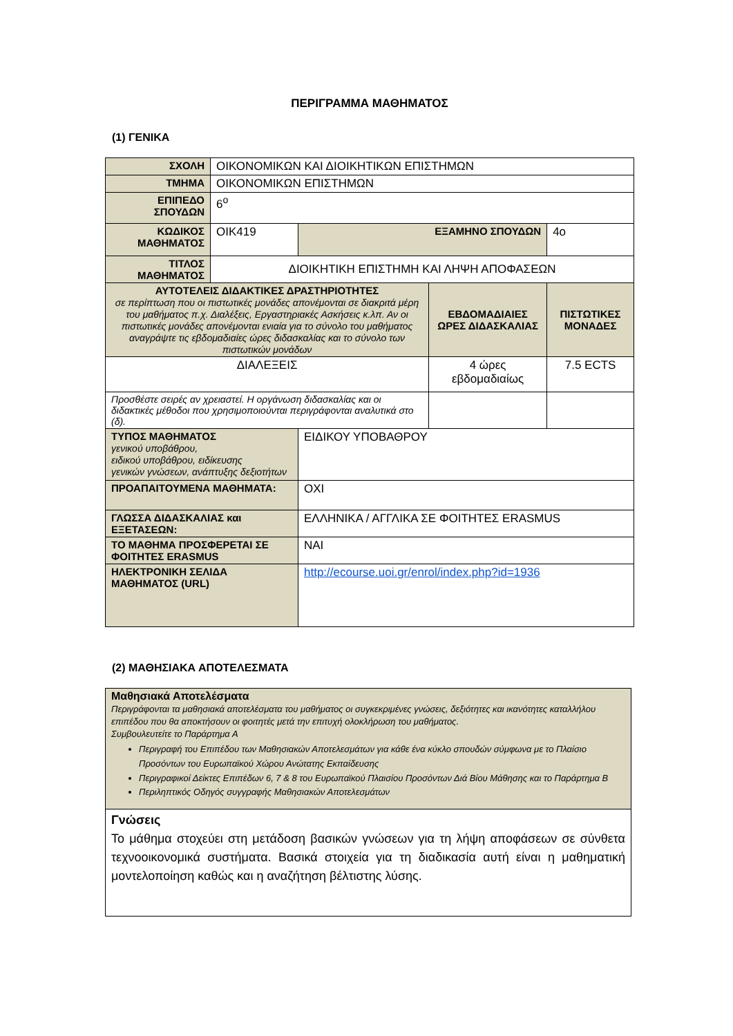ΠΕΡΙΓΡΑΜΜΑ ΜΑΘΗΜΑΤΟΣ
(1) ΓΕΝΙΚΑ
| ΣΧΟΛΗ | ΟΙΚΟΝΟΜΙΚΩΝ ΚΑΙ ΔΙΟΙΚΗΤΙΚΩΝ ΕΠΙΣΤΗΜΩΝ | | | | |
| ΤΜΗΜΑ | ΟΙΚΟΝΟΜΙΚΩΝ ΕΠΙΣΤΗΜΩΝ | | | | |
| ΕΠΙΠΕΔΟ ΣΠΟΥΔΩΝ | 6<sup>ο</sup> | | | | |
| ΚΩΔΙΚΟΣ ΜΑΘΗΜΑΤΟΣ | ΟΙΚ419 | ΕΞΑΜΗΝΟ ΣΠΟΥΔΩΝ | | 4ο | |
| ΤΙΤΛΟΣ ΜΑΘΗΜΑΤΟΣ | ΔΙΟΙΚΗΤΙΚΗ ΕΠΙΣΤΗΜΗ ΚΑΙ ΛΗΨΗ ΑΠΟΦΑΣΕΩΝ | | | | |
| ΑΥΤΟΤΕΛΕΙΣ ΔΙΔΑΚΤΙΚΕΣ ΔΡΑΣΤΗΡΙΟΤΗΤΕΣ σε περίπτωση που οι πιστωτικές μονάδες απονέμονται σε διακριτά μέρη του μαθήματος π.χ. Διαλέξεις, Εργαστηριακές Ασκήσεις κ.λπ. Αν οι πιστωτικές μονάδες απονέμονται ενιαία για το σύνολο του μαθήματος αναγράψτε τις εβδομαδιαίες ώρες διδασκαλίας και το σύνολο των πιστωτικών μονάδων | | | ΕΒΔΟΜΑΔΙΑΙΕΣ ΩΡΕΣ ΔΙΔΑΣΚΑΛΙΑΣ | | ΠΙΣΤΩΤΙΚΕΣ ΜΟΝΑΔΕΣ |
| ΔΙΑΛΕΞΕΙΣ | | | 4 ώρες εβδομαδιαίως | | 7.5 ECTS |
| Προσθέστε σειρές αν χρειαστεί. Η οργάνωση διδασκαλίας και οι διδακτικές μέθοδοι που χρησιμοποιούνται περιγράφονται αναλυτικά στο (δ). | | | | | |
| ΤΥΠΟΣ ΜΑΘΗΜΑΤΟΣ γενικού υποβάθρου, ειδικού υποβάθρου, ειδίκευσης γενικών γνώσεων, ανάπτυξης δεξιοτήτων | | ΕΙΔΙΚΟΥ ΥΠΟΒΑΘΡΟΥ | | | |
| ΠΡΟΑΠΑΙΤΟΥΜΕΝΑ ΜΑΘΗΜΑΤΑ: | | ΟΧΙ | | | |
| ΓΛΩΣΣΑ ΔΙΔΑΣΚΑΛΙΑΣ και ΕΞΕΤΑΣΕΩΝ: | | ΕΛΛΗΝΙΚΑ / ΑΓΓΛΙΚΑ ΣΕ ΦΟΙΤΗΤΕΣ ERASMUS | | | |
| ΤΟ ΜΑΘΗΜΑ ΠΡΟΣΦΕΡΕΤΑΙ ΣΕ ΦΟΙΤΗΤΕΣ ERASMUS | | ΝΑΙ | | | |
| ΗΛΕΚΤΡΟΝΙΚΗ ΣΕΛΙΔΑ ΜΑΘΗΜΑΤΟΣ (URL) | | http://ecourse.uoi.gr/enrol/index.php?id=1936 | | | |
(2) ΜΑΘΗΣΙΑΚΑ ΑΠΟΤΕΛΕΣΜΑΤΑ
| Μαθησιακά Αποτελέσματα Περιγράφονται τα μαθησιακά αποτελέσματα του μαθήματος οι συγκεκριμένες γνώσεις, δεξιότητες και ικανότητες καταλλήλου επιπέδου που θα αποκτήσουν οι φοιτητές μετά την επιτυχή ολοκλήρωση του μαθήματος. Συμβουλευτείτε το Παράρτημα Α Περιγραφή του Επιπέδου των Μαθησιακών Αποτελεσμάτων για κάθε ένα κύκλο σπουδών σύμφωνα με το Πλαίσιο Προσόντων του Ευρωπαϊκού Χώρου Ανώτατης Εκπαίδευσης Περιγραφικοί Δείκτες Επιπέδων 6, 7 & 8 του Ευρωπαϊκού Πλαισίου Προσόντων Διά Βίου Μάθησης και το Παράρτημα Β Περιληπτικός Οδηγός συγγραφής Μαθησιακών Αποτελεσμάτων |
| Γνώσεις Το μάθημα στοχεύει στη μετάδοση βασικών γνώσεων για τη λήψη αποφάσεων σε σύνθετα τεχνοοικονομικά συστήματα. Βασικά στοιχεία για τη διαδικασία αυτή είναι η μαθηματική μοντελοποίηση καθώς και η αναζήτηση βέλτιστης λύσης. |